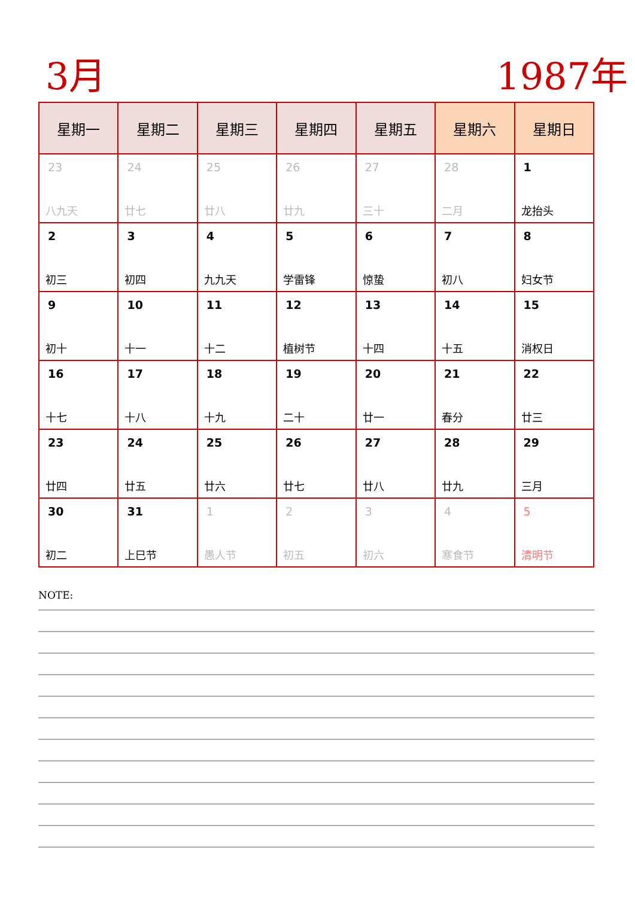3月 1987年
| 星期一 | 星期二 | 星期三 | 星期四 | 星期五 | 星期六 | 星期日 |
| --- | --- | --- | --- | --- | --- | --- |
| 23 八九天 | 24 廿七 | 25 廿八 | 26 廿九 | 27 三十 | 28 二月 | 1 龙抬头 |
| 2 初三 | 3 初四 | 4 九九天 | 5 学雷锋 | 6 惊蛰 | 7 初八 | 8 妇女节 |
| 9 初十 | 10 十一 | 11 十二 | 12 植树节 | 13 十四 | 14 十五 | 15 消权日 |
| 16 十七 | 17 十八 | 18 十九 | 19 二十 | 20 廿一 | 21 春分 | 22 廿三 |
| 23 廿四 | 24 廿五 | 25 廿六 | 26 廿七 | 27 廿八 | 28 廿九 | 29 三月 |
| 30 初二 | 31 上巳节 | 1 愚人节 | 2 初五 | 3 初六 | 4 寒食节 | 5 清明节 |
NOTE: